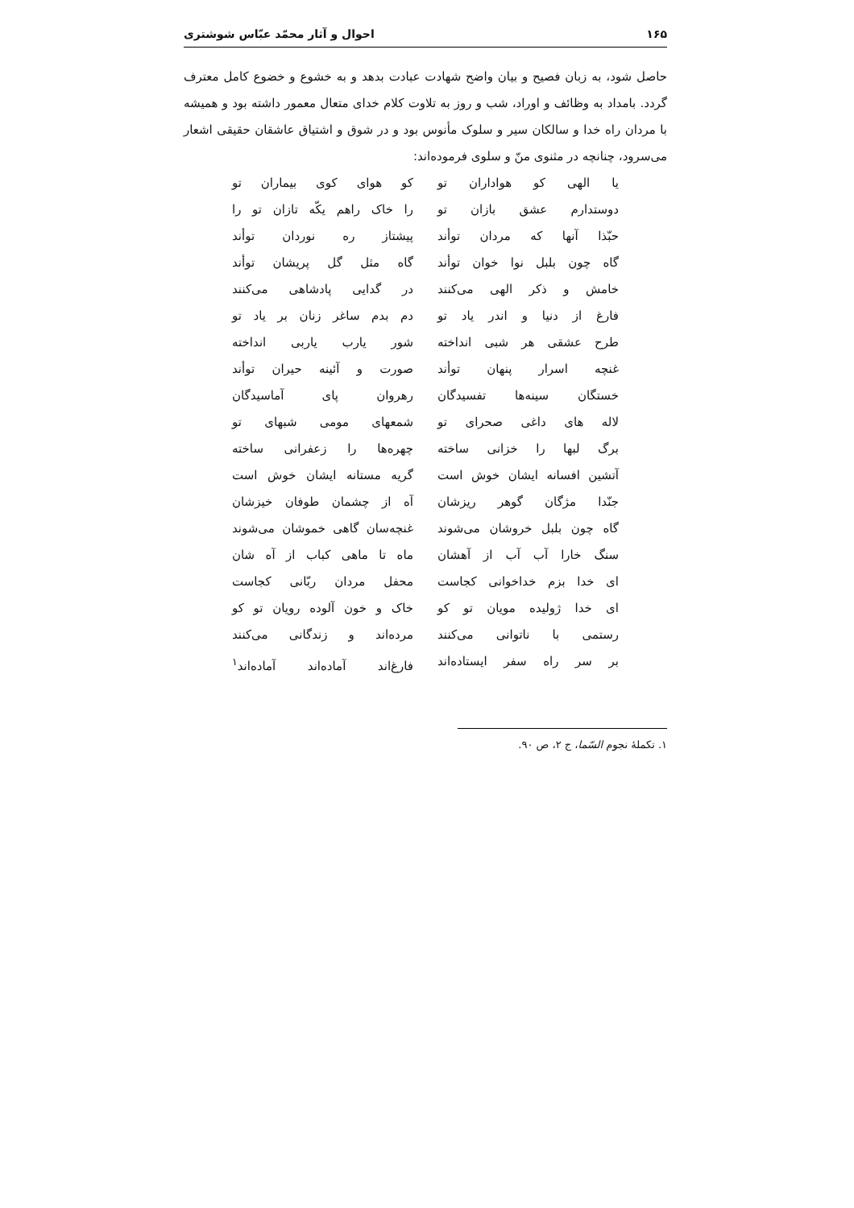۱۶۵ احوال و آثار محمّد عبّاس شوشتری
حاصل شود، به زبان فصیح و بیان واضح شهادت عبادت بدهد و به خشوع و خضوع کامل معترف گردد. بامداد به وظائف و اوراد، شب و روز به تلاوت کلام خدای متعال معمور داشته بود و همیشه با مردان راه خدا و سالکان سیر و سلوک مأنوس بود و در شوق و اشتیاق عاشقان حقیقی اشعار می‌سرود، چنانچه در مثنوی منّ و سلوی فرموده‌اند:
یا الهی کو هواداران تو کو هوای کوی بیماران تو
دوستدارم عشق بازان تو را خاک راهم یکّه تازان تو را
حبّذا آنها که مردان توأند پیشتاز ره نوردان توأند
گاه چون بلبل نوا خوان توأند گاه مثل گل پریشان توأند
خامش و ذکر الهی می‌کنند در گدایی پادشاهی می‌کنند
فارغ از دنیا و اندر یاد تو دم بدم ساغر زنان بر یاد تو
طرح عشقی هر شبی انداخته شور یارب یاربی انداخته
غنچه اسرار پنهان توأند صورت و آئینه حیران توأند
خستگان سینه‌ها تفسیدگان رهروان پای آماسیدگان
لاله های داغی صحرای تو شمعهای مومی شبهای تو
برگ لبها را خزانی ساخته چهره‌ها را زعفرانی ساخته
آتشین افسانه ایشان خوش است گریه مستانه ایشان خوش است
جنّدا مژگان گوهر ریزشان آه از چشمان طوفان خیزشان
گاه چون بلبل خروشان می‌شوند غنچه‌سان گاهی خموشان می‌شوند
سنگ خارا آب آب از آهشان ماه تا ماهی کباب از آه شان
ای خدا بزم خداخوانی کجاست محفل مردان ربّانی کجاست
ای خدا ژولیده مویان تو کو خاک و خون آلوده رویان تو کو
رستمی با ناتوانی می‌کنند مرده‌اند و زندگانی می‌کنند
بر سر راه سفر ایستاده‌اند فارغ‌اند آماده‌اند آماده‌اند<sup>۱</sup>
۱. تکملهٔ نجوم السّما، ج ۲، ص ۹۰.